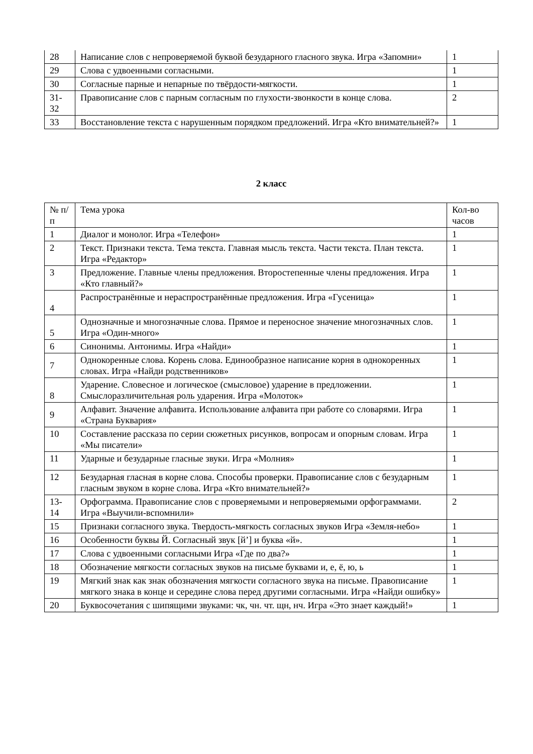| 28 | Написание слов с непроверяемой буквой безударного гласного звука. Игра «Запомни» | 1 |
| 29 | Слова с удвоенными согласными. | 1 |
| 30 | Согласные парные и непарные по твёрдости-мягкости. | 1 |
| 31-32 | Правописание слов с парным согласным по глухости-звонкости в конце слова. | 2 |
| 33 | Восстановление текста с нарушенным порядком предложений. Игра «Кто внимательней?» | 1 |
2 класс
| № п/п | Тема урока | Кол-во часов |
| --- | --- | --- |
| 1 | Диалог и монолог. Игра «Телефон» | 1 |
| 2 | Текст. Признаки текста. Тема текста. Главная мысль текста. Части текста. План текста. Игра «Редактор» | 1 |
| 3 | Предложение. Главные члены предложения. Второстепенные члены предложения. Игра «Кто главный?» | 1 |
| 4 | Распространённые и нераспространённые предложения. Игра «Гусеница» | 1 |
| 5 | Однозначные и многозначные слова. Прямое и переносное значение многозначных слов. Игра «Один-много» | 1 |
| 6 | Синонимы. Антонимы. Игра «Найди» | 1 |
| 7 | Однокоренные слова. Корень слова. Единообразное написание корня в однокоренных словах. Игра «Найди родственников» | 1 |
| 8 | Ударение. Словесное и логическое (смысловое) ударение в предложении. Смыслоразличительная роль ударения. Игра «Молоток» | 1 |
| 9 | Алфавит. Значение алфавита. Использование алфавита при работе со словарями. Игра «Страна Буквария» | 1 |
| 10 | Составление рассказа по серии сюжетных рисунков, вопросам и опорным словам. Игра «Мы писатели» | 1 |
| 11 | Ударные и безударные гласные звуки. Игра «Молния» | 1 |
| 12 | Безударная гласная в корне слова. Способы проверки. Правописание слов с безударным гласным звуком в корне слова. Игра «Кто внимательней?» | 1 |
| 13-14 | Орфограмма. Правописание слов с проверяемыми и непроверяемыми орфограммами. Игра «Выучили-вспомнили» | 2 |
| 15 | Признаки согласного звука. Твердость-мягкость согласных звуков Игра «Земля-небо» | 1 |
| 16 | Особенности буквы Й. Согласный звук [й’] и буква «й». | 1 |
| 17 | Слова с удвоенными согласными Игра «Где по два?» | 1 |
| 18 | Обозначение мягкости согласных звуков на письме буквами и, е, ё, ю, ь | 1 |
| 19 | Мягкий знак как знак обозначения мягкости согласного звука на письме. Правописание мягкого знака в конце и середине слова перед другими согласными. Игра «Найди ошибку» | 1 |
| 20 | Буквосочетания с шипящими звуками: чк, чн. чт. щн, нч. Игра «Это знает каждый!» | 1 |